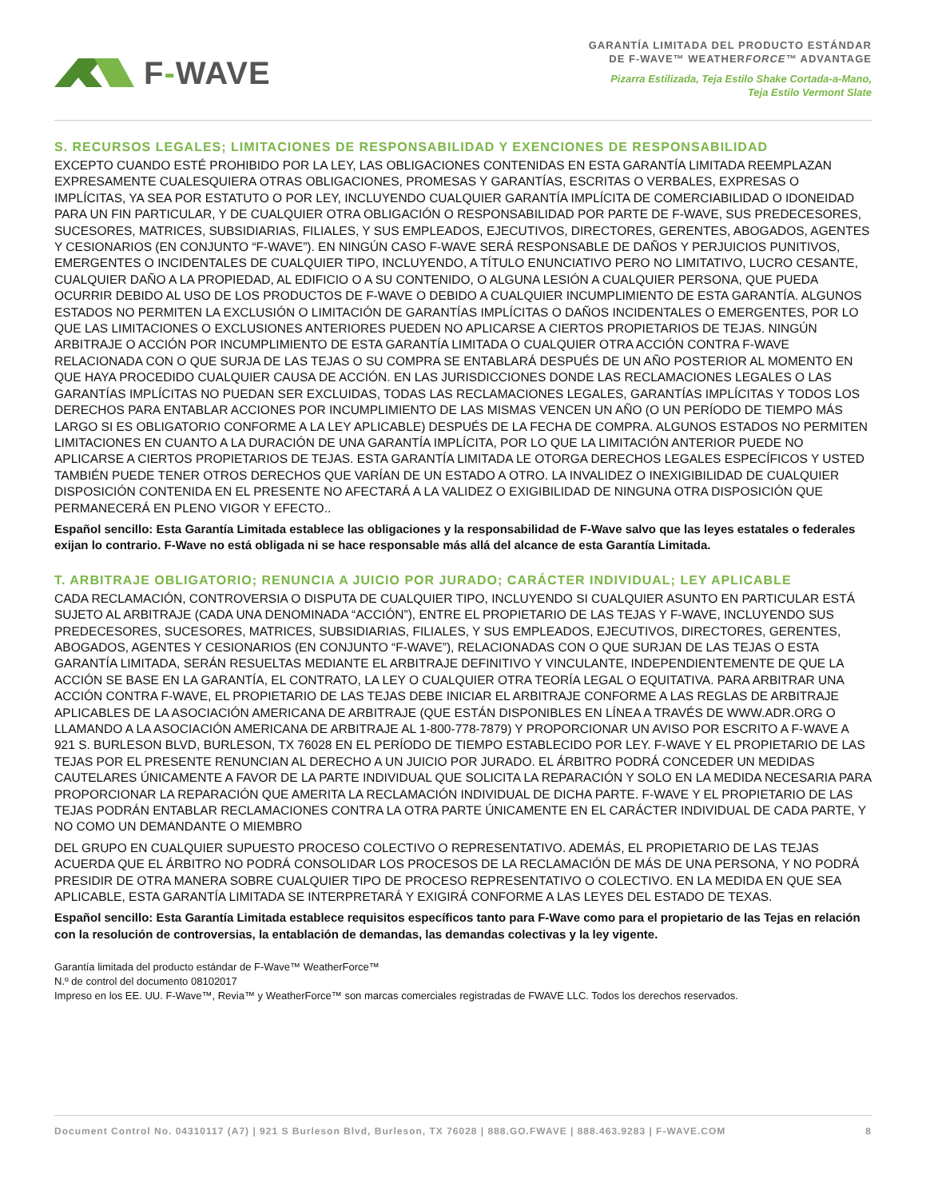F-WAVE
GARANTÍA LIMITADA DEL PRODUCTO ESTÁNDAR
DE F-WAVE™ WEATHERFORCE™ ADVANTAGE
Pizarra Estilizada, Teja Estilo Shake Cortada-a-Mano,
Teja Estilo Vermont Slate
S. RECURSOS LEGALES; LIMITACIONES DE RESPONSABILIDAD Y EXENCIONES DE RESPONSABILIDAD
EXCEPTO CUANDO ESTÉ PROHIBIDO POR LA LEY, LAS OBLIGACIONES CONTENIDAS EN ESTA GARANTÍA LIMITADA REEMPLAZAN EXPRESAMENTE CUALESQUIERA OTRAS OBLIGACIONES, PROMESAS Y GARANTÍAS, ESCRITAS O VERBALES, EXPRESAS O IMPLÍCITAS, YA SEA POR ESTATUTO O POR LEY, INCLUYENDO CUALQUIER GARANTÍA IMPLÍCITA DE COMERCIABILIDAD O IDONEIDAD PARA UN FIN PARTICULAR, Y DE CUALQUIER OTRA OBLIGACIÓN O RESPONSABILIDAD POR PARTE DE F-WAVE, SUS PREDECESORES, SUCESORES, MATRICES, SUBSIDIARIAS, FILIALES, Y SUS EMPLEADOS, EJECUTIVOS, DIRECTORES, GERENTES, ABOGADOS, AGENTES Y CESIONARIOS (EN CONJUNTO “F-WAVE”). EN NINGÚN CASO F-WAVE SERÁ RESPONSABLE DE DAÑOS Y PERJUICIOS PUNITIVOS, EMERGENTES O INCIDENTALES DE CUALQUIER TIPO, INCLUYENDO, A TÍTULO ENUNCIATIVO PERO NO LIMITATIVO, LUCRO CESANTE, CUALQUIER DAÑO A LA PROPIEDAD, AL EDIFICIO O A SU CONTENIDO, O ALGUNA LESIÓN A CUALQUIER PERSONA, QUE PUEDA OCURRIR DEBIDO AL USO DE LOS PRODUCTOS DE F-WAVE O DEBIDO A CUALQUIER INCUMPLIMIENTO DE ESTA GARANTÍA. ALGUNOS ESTADOS NO PERMITEN LA EXCLUSIÓN O LIMITACIÓN DE GARANTÍAS IMPLÍCITAS O DAÑOS INCIDENTALES O EMERGENTES, POR LO QUE LAS LIMITACIONES O EXCLUSIONES ANTERIORES PUEDEN NO APLICARSE A CIERTOS PROPIETARIOS DE TEJAS. NINGÚN ARBITRAJE O ACCIÓN POR INCUMPLIMIENTO DE ESTA GARANTÍA LIMITADA O CUALQUIER OTRA ACCIÓN CONTRA F-WAVE RELACIONADA CON O QUE SURJA DE LAS TEJAS O SU COMPRA SE ENTABLARÁ DESPUÉS DE UN AÑO POSTERIOR AL MOMENTO EN QUE HAYA PROCEDIDO CUALQUIER CAUSA DE ACCIÓN. EN LAS JURISDICCIONES DONDE LAS RECLAMACIONES LEGALES O LAS GARANTÍAS IMPLÍCITAS NO PUEDAN SER EXCLUIDAS, TODAS LAS RECLAMACIONES LEGALES, GARANTÍAS IMPLÍCITAS Y TODOS LOS DERECHOS PARA ENTABLAR ACCIONES POR INCUMPLIMIENTO DE LAS MISMAS VENCEN UN AÑO (O UN PERÍODO DE TIEMPO MÁS LARGO SI ES OBLIGATORIO CONFORME A LA LEY APLICABLE) DESPUÉS DE LA FECHA DE COMPRA. ALGUNOS ESTADOS NO PERMITEN LIMITACIONES EN CUANTO A LA DURACIÓN DE UNA GARANTÍA IMPLÍCITA, POR LO QUE LA LIMITACIÓN ANTERIOR PUEDE NO APLICARSE A CIERTOS PROPIETARIOS DE TEJAS. ESTA GARANTÍA LIMITADA LE OTORGA DERECHOS LEGALES ESPECÍFICOS Y USTED TAMBIÉN PUEDE TENER OTROS DERECHOS QUE VARÍAN DE UN ESTADO A OTRO. LA INVALIDEZ O INEXIGIBILIDAD DE CUALQUIER DISPOSICIÓN CONTENIDA EN EL PRESENTE NO AFECTARÁ A LA VALIDEZ O EXIGIBILIDAD DE NINGUNA OTRA DISPOSICIÓN QUE PERMANECERÁ EN PLENO VIGOR Y EFECTO..
Español sencillo: Esta Garantía Limitada establece las obligaciones y la responsabilidad de F-Wave salvo que las leyes estatales o federales exijan lo contrario. F-Wave no está obligada ni se hace responsable más allá del alcance de esta Garantía Limitada.
T. ARBITRAJE OBLIGATORIO; RENUNCIA A JUICIO POR JURADO; CARÁCTER INDIVIDUAL; LEY APLICABLE
CADA RECLAMACIÓN, CONTROVERSIA O DISPUTA DE CUALQUIER TIPO, INCLUYENDO SI CUALQUIER ASUNTO EN PARTICULAR ESTÁ SUJETO AL ARBITRAJE (CADA UNA DENOMINADA “ACCIÓN”), ENTRE EL PROPIETARIO DE LAS TEJAS Y F-WAVE, INCLUYENDO SUS PREDECESORES, SUCESORES, MATRICES, SUBSIDIARIAS, FILIALES, Y SUS EMPLEADOS, EJECUTIVOS, DIRECTORES, GERENTES, ABOGADOS, AGENTES Y CESIONARIOS (EN CONJUNTO “F-WAVE”), RELACIONADAS CON O QUE SURJAN DE LAS TEJAS O ESTA GARANTÍA LIMITADA, SERÁN RESUELTAS MEDIANTE EL ARBITRAJE DEFINITIVO Y VINCULANTE, INDEPENDIENTEMENTE DE QUE LA ACCIÓN SE BASE EN LA GARANTÍA, EL CONTRATO, LA LEY O CUALQUIER OTRA TEORÍA LEGAL O EQUITATIVA. PARA ARBITRAR UNA ACCIÓN CONTRA F-WAVE, EL PROPIETARIO DE LAS TEJAS DEBE INICIAR EL ARBITRAJE CONFORME A LAS REGLAS DE ARBITRAJE APLICABLES DE LA ASOCIACIÓN AMERICANA DE ARBITRAJE (QUE ESTÁN DISPONIBLES EN LÍNEA A TRAVÉS DE WWW.ADR.ORG O LLAMANDO A LA ASOCIACIÓN AMERICANA DE ARBITRAJE AL 1-800-778-7879) Y PROPORCIONAR UN AVISO POR ESCRITO A F-WAVE A 921 S. BURLESON BLVD, BURLESON, TX 76028 EN EL PERÍODO DE TIEMPO ESTABLECIDO POR LEY. F-WAVE Y EL PROPIETARIO DE LAS TEJAS POR EL PRESENTE RENUNCIAN AL DERECHO A UN JUICIO POR JURADO. EL ÁRBITRO PODRÁ CONCEDER UN MEDIDAS CAUTELARES ÚNICAMENTE A FAVOR DE LA PARTE INDIVIDUAL QUE SOLICITA LA REPARACIÓN Y SOLO EN LA MEDIDA NECESARIA PARA PROPORCIONAR LA REPARACIÓN QUE AMERITA LA RECLAMACIÓN INDIVIDUAL DE DICHA PARTE. F-WAVE Y EL PROPIETARIO DE LAS TEJAS PODRÁN ENTABLAR RECLAMACIONES CONTRA LA OTRA PARTE ÚNICAMENTE EN EL CARÁCTER INDIVIDUAL DE CADA PARTE, Y NO COMO UN DEMANDANTE O MIEMBRO
DEL GRUPO EN CUALQUIER SUPUESTO PROCESO COLECTIVO O REPRESENTATIVO. ADEMÁS, EL PROPIETARIO DE LAS TEJAS ACUERDA QUE EL ÁRBITRO NO PODRÁ CONSOLIDAR LOS PROCESOS DE LA RECLAMACIÓN DE MÁS DE UNA PERSONA, Y NO PODRÁ PRESIDIR DE OTRA MANERA SOBRE CUALQUIER TIPO DE PROCESO REPRESENTATIVO O COLECTIVO. EN LA MEDIDA EN QUE SEA APLICABLE, ESTA GARANTÍA LIMITADA SE INTERPRETARÁ Y EXIGIRÁ CONFORME A LAS LEYES DEL ESTADO DE TEXAS.
Español sencillo: Esta Garantía Limitada establece requisitos específicos tanto para F-Wave como para el propietario de las Tejas en relación con la resolución de controversias, la entablación de demandas, las demandas colectivas y la ley vigente.
Garantía limitada del producto estándar de F-Wave™ WeatherForce™
N.º de control del documento 08102017
Impreso en los EE. UU. F-Wave™, Revia™ y WeatherForce™ son marcas comerciales registradas de FWAVE LLC. Todos los derechos reservados.
Document Control No. 04310117 (A7) | 921 S Burleson Blvd, Burleson, TX 76028 | 888.GO.FWAVE | 888.463.9283 | F-WAVE.COM 8